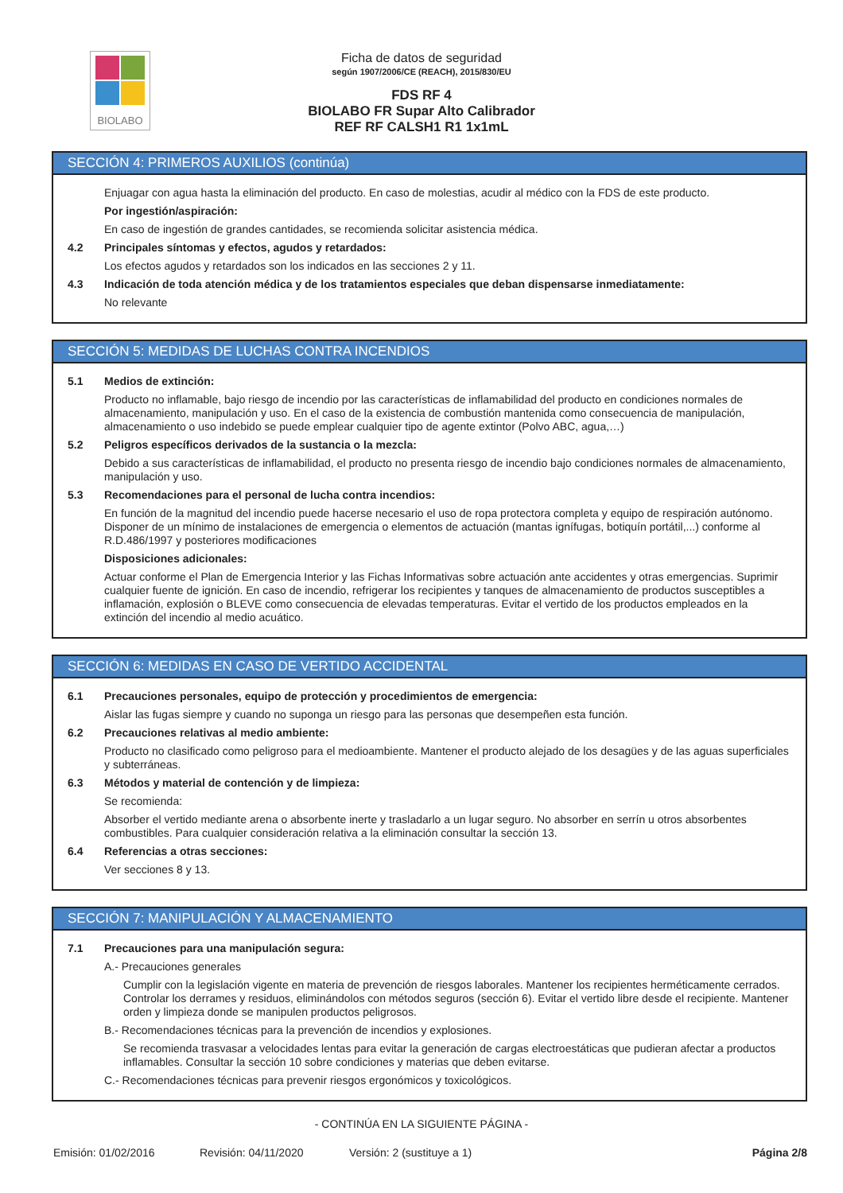BIOLABO
Ficha de datos de seguridad
según 1907/2006/CE (REACH), 2015/830/EU
FDS RF 4
BIOLABO FR Supar Alto Calibrador
REF RF CALSH1 R1 1x1mL
SECCIÓN 4: PRIMEROS AUXILIOS (continúa)
Enjuagar con agua hasta la eliminación del producto. En caso de molestias, acudir al médico con la FDS de este producto.
Por ingestión/aspiración:
En caso de ingestión de grandes cantidades, se recomienda solicitar asistencia médica.
4.2 Principales síntomas y efectos, agudos y retardados:
Los efectos agudos y retardados son los indicados en las secciones 2 y 11.
4.3 Indicación de toda atención médica y de los tratamientos especiales que deban dispensarse inmediatamente:
No relevante
SECCIÓN 5: MEDIDAS DE LUCHAS CONTRA INCENDIOS
5.1 Medios de extinción:
Producto no inflamable, bajo riesgo de incendio por las características de inflamabilidad del producto en condiciones normales de almacenamiento, manipulación y uso. En el caso de la existencia de combustión mantenida como consecuencia de manipulación, almacenamiento o uso indebido se puede emplear cualquier tipo de agente extintor (Polvo ABC, agua,…)
5.2 Peligros específicos derivados de la sustancia o la mezcla:
Debido a sus características de inflamabilidad, el producto no presenta riesgo de incendio bajo condiciones normales de almacenamiento, manipulación y uso.
5.3 Recomendaciones para el personal de lucha contra incendios:
En función de la magnitud del incendio puede hacerse necesario el uso de ropa protectora completa y equipo de respiración autónomo. Disponer de un mínimo de instalaciones de emergencia o elementos de actuación (mantas ignífugas, botiquín portátil,...) conforme al R.D.486/1997 y posteriores modificaciones
Disposiciones adicionales:
Actuar conforme el Plan de Emergencia Interior y las Fichas Informativas sobre actuación ante accidentes y otras emergencias. Suprimir cualquier fuente de ignición. En caso de incendio, refrigerar los recipientes y tanques de almacenamiento de productos susceptibles a inflamación, explosión o BLEVE como consecuencia de elevadas temperaturas. Evitar el vertido de los productos empleados en la extinción del incendio al medio acuático.
SECCIÓN 6: MEDIDAS EN CASO DE VERTIDO ACCIDENTAL
6.1 Precauciones personales, equipo de protección y procedimientos de emergencia:
Aislar las fugas siempre y cuando no suponga un riesgo para las personas que desempeñen esta función.
6.2 Precauciones relativas al medio ambiente:
Producto no clasificado como peligroso para el medioambiente. Mantener el producto alejado de los desagües y de las aguas superficiales y subterráneas.
6.3 Métodos y material de contención y de limpieza:
Se recomienda:
Absorber el vertido mediante arena o absorbente inerte y trasladarlo a un lugar seguro. No absorber en serrín u otros absorbentes combustibles. Para cualquier consideración relativa a la eliminación consultar la sección 13.
6.4 Referencias a otras secciones:
Ver secciones 8 y 13.
SECCIÓN 7: MANIPULACIÓN Y ALMACENAMIENTO
7.1 Precauciones para una manipulación segura:
A.- Precauciones generales
Cumplir con la legislación vigente en materia de prevención de riesgos laborales. Mantener los recipientes herméticamente cerrados. Controlar los derrames y residuos, eliminándolos con métodos seguros (sección 6). Evitar el vertido libre desde el recipiente. Mantener orden y limpieza donde se manipulen productos peligrosos.
B.- Recomendaciones técnicas para la prevención de incendios y explosiones.
Se recomienda trasvasar a velocidades lentas para evitar la generación de cargas electroestáticas que pudieran afectar a productos inflamables. Consultar la sección 10 sobre condiciones y materias que deben evitarse.
C.- Recomendaciones técnicas para prevenir riesgos ergonómicos y toxicológicos.
- CONTINÚA EN LA SIGUIENTE PÁGINA -
Emisión: 01/02/2016 Revisión: 04/11/2020 Versión: 2 (sustituye a 1) Página 2/8